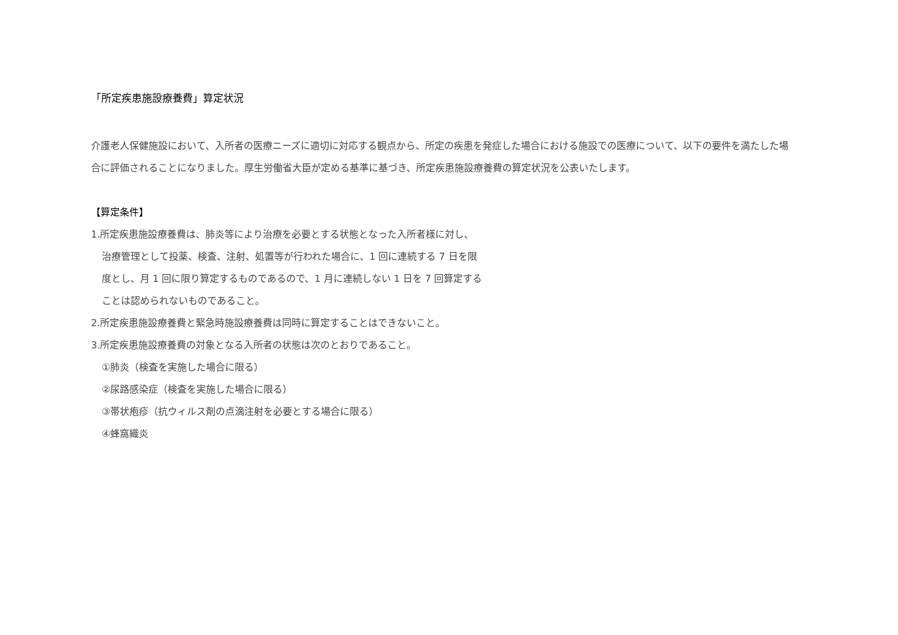「所定疾患施設療養費」算定状況
介護老人保健施設において、入所者の医療ニーズに適切に対応する観点から、所定の疾患を発症した場合における施設での医療について、以下の要件を満たした場合に評価されることになりました。厚生労働省大臣が定める基準に基づき、所定疾患施設療養費の算定状況を公表いたします。
【算定条件】
1.所定疾患施設療養費は、肺炎等により治療を必要とする状態となった入所者様に対し、
治療管理として投薬、検査、注射、処置等が行われた場合に、1 回に連続する 7 日を限
度とし、月 1 回に限り算定するものであるので、1 月に連続しない 1 日を 7 回算定する
ことは認められないものであること。
2.所定疾患施設療養費と緊急時施設療養費は同時に算定することはできないこと。
3.所定疾患施設療養費の対象となる入所者の状態は次のとおりであること。
①肺炎（検査を実施した場合に限る）
②尿路感染症（検査を実施した場合に限る）
③帯状疱疹（抗ウィルス剤の点滴注射を必要とする場合に限る）
④蜂窩織炎